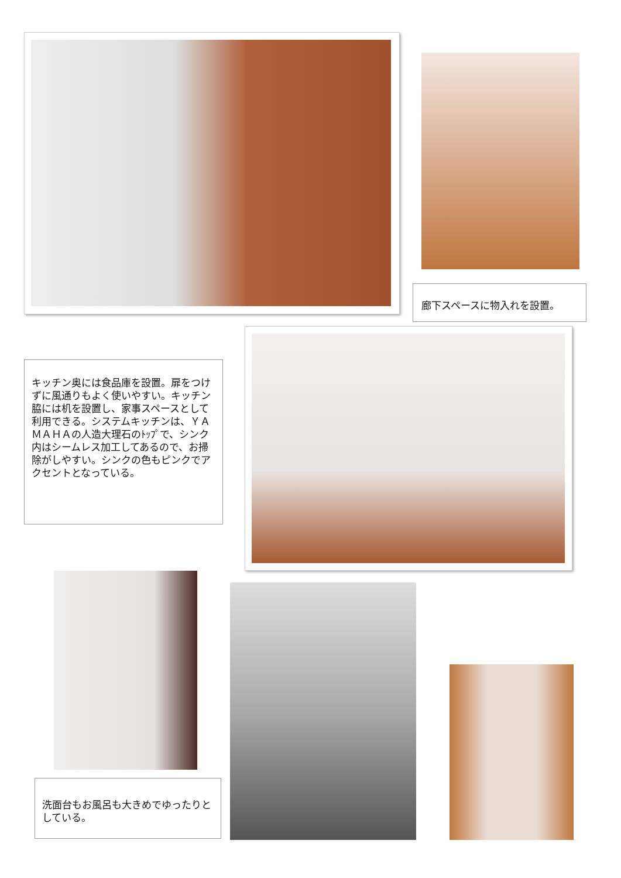廊下スペースに物入れを設置。
キッチン奥には食品庫を設置。扉をつけずに風通りもよく使いやすい。キッチン脇には机を設置し、家事スペースとして利用できる。システムキッチンは、ＹＡＭＡＨＡの人造大理石のﾄｯﾌﾟで、シンク内はシームレス加工してあるので、お掃除がしやすい。シンクの色もピンクでアクセントとなっている。
洗面台もお風呂も大きめでゆったりとしている。